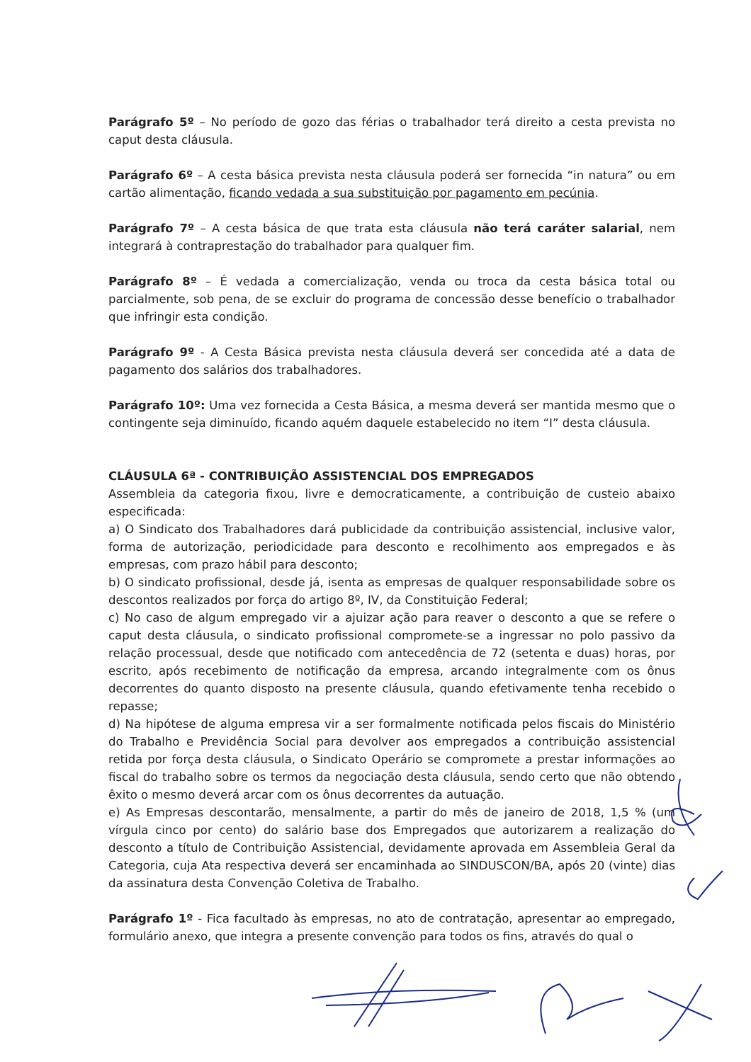Parágrafo 5º – No período de gozo das férias o trabalhador terá direito a cesta prevista no caput desta cláusula.
Parágrafo 6º – A cesta básica prevista nesta cláusula poderá ser fornecida “in natura” ou em cartão alimentação, ficando vedada a sua substituição por pagamento em pecúnia.
Parágrafo 7º – A cesta básica de que trata esta cláusula não terá caráter salarial, nem integrará à contraprestação do trabalhador para qualquer fim.
Parágrafo 8º – É vedada a comercialização, venda ou troca da cesta básica total ou parcialmente, sob pena, de se excluir do programa de concessão desse benefício o trabalhador que infringir esta condição.
Parágrafo 9º - A Cesta Básica prevista nesta cláusula deverá ser concedida até a data de pagamento dos salários dos trabalhadores.
Parágrafo 10º: Uma vez fornecida a Cesta Básica, a mesma deverá ser mantida mesmo que o contingente seja diminuído, ficando aquém daquele estabelecido no item “I” desta cláusula.
CLÁUSULA 6ª - CONTRIBUIÇÃO ASSISTENCIAL DOS EMPREGADOS
Assembleia da categoria fixou, livre e democraticamente, a contribuição de custeio abaixo especificada:
a) O Sindicato dos Trabalhadores dará publicidade da contribuição assistencial, inclusive valor, forma de autorização, periodicidade para desconto e recolhimento aos empregados e às empresas, com prazo hábil para desconto;
b) O sindicato profissional, desde já, isenta as empresas de qualquer responsabilidade sobre os descontos realizados por força do artigo 8º, IV, da Constituição Federal;
c) No caso de algum empregado vir a ajuizar ação para reaver o desconto a que se refere o caput desta cláusula, o sindicato profissional compromete-se a ingressar no polo passivo da relação processual, desde que notificado com antecedência de 72 (setenta e duas) horas, por escrito, após recebimento de notificação da empresa, arcando integralmente com os ônus decorrentes do quanto disposto na presente cláusula, quando efetivamente tenha recebido o repasse;
d) Na hipótese de alguma empresa vir a ser formalmente notificada pelos fiscais do Ministério do Trabalho e Previdência Social para devolver aos empregados a contribuição assistencial retida por força desta cláusula, o Sindicato Operário se compromete a prestar informações ao fiscal do trabalho sobre os termos da negociação desta cláusula, sendo certo que não obtendo êxito o mesmo deverá arcar com os ônus decorrentes da autuação.
e) As Empresas descontarão, mensalmente, a partir do mês de janeiro de 2018, 1,5 % (um vírgula cinco por cento) do salário base dos Empregados que autorizarem a realização do desconto a título de Contribuição Assistencial, devidamente aprovada em Assembleia Geral da Categoria, cuja Ata respectiva deverá ser encaminhada ao SINDUSCON/BA, após 20 (vinte) dias da assinatura desta Convenção Coletiva de Trabalho.
Parágrafo 1º - Fica facultado às empresas, no ato de contratação, apresentar ao empregado, formulário anexo, que integra a presente convenção para todos os fins, através do qual o